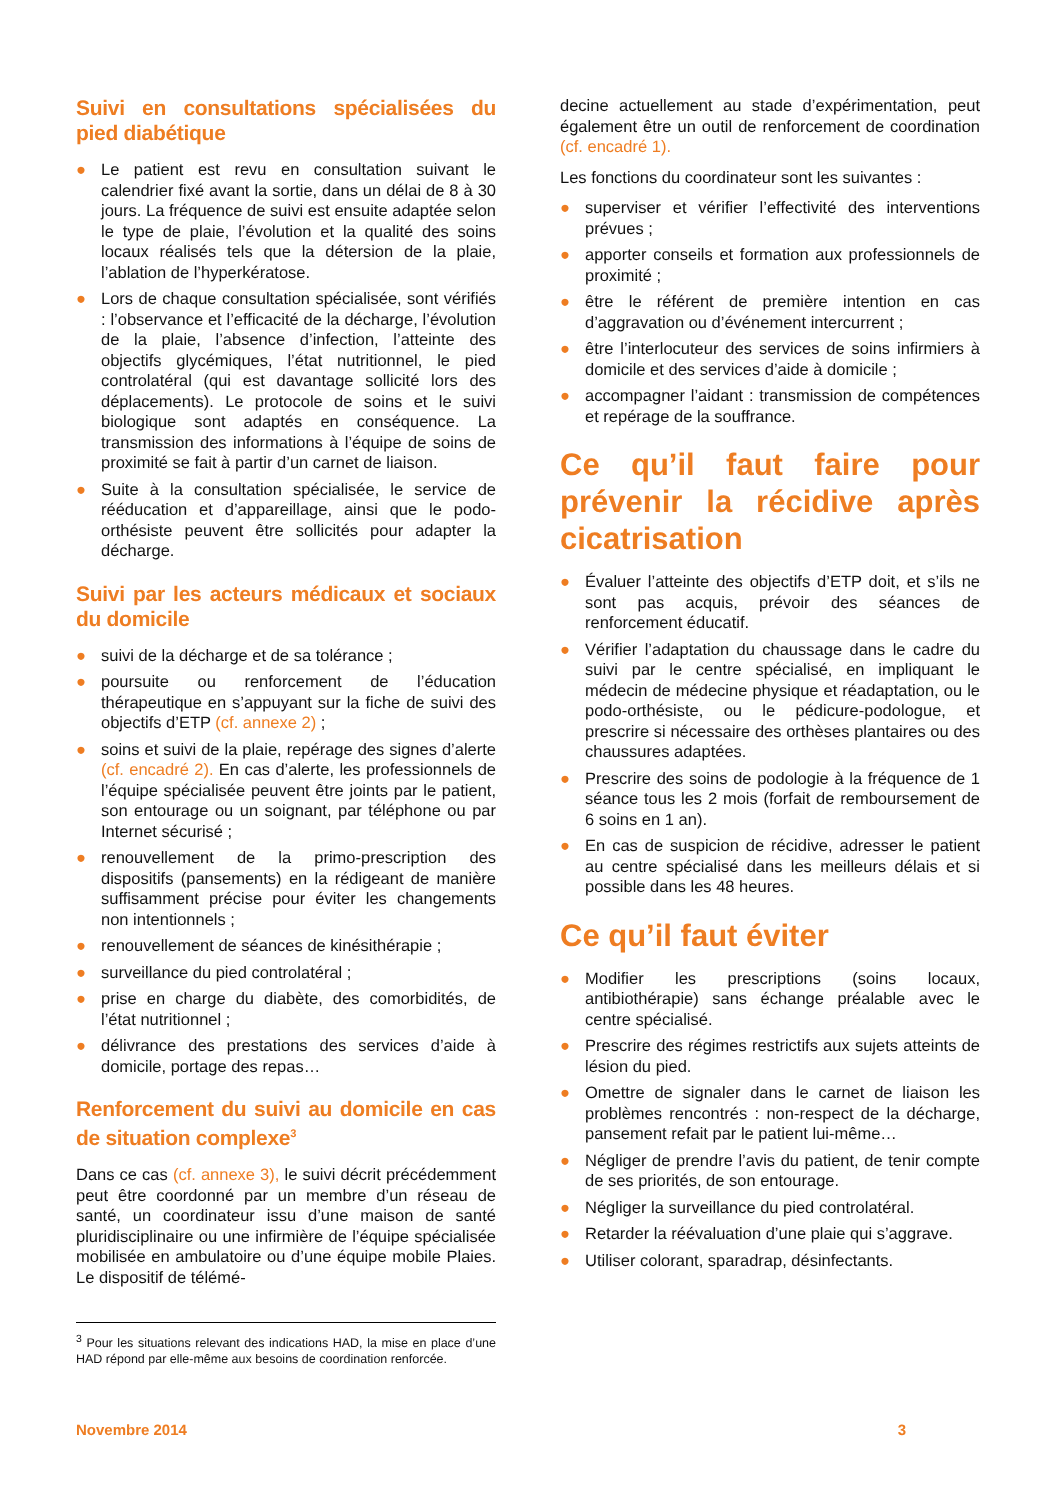Suivi en consultations spécialisées du pied diabétique
● Le patient est revu en consultation suivant le calendrier fixé avant la sortie, dans un délai de 8 à 30 jours. La fréquence de suivi est ensuite adaptée selon le type de plaie, l’évolution et la qualité des soins locaux réalisés tels que la détersion de la plaie, l’ablation de l’hyperkératose.
● Lors de chaque consultation spécialisée, sont vérifiés : l’observance et l’efficacité de la décharge, l’évolution de la plaie, l’absence d’infection, l’atteinte des objectifs glycémiques, l’état nutritionnel, le pied controlatéral (qui est davantage sollicité lors des déplacements). Le protocole de soins et le suivi biologique sont adaptés en conséquence. La transmission des informations à l’équipe de soins de proximité se fait à partir d’un carnet de liaison.
● Suite à la consultation spécialisée, le service de rééducation et d’appareillage, ainsi que le podo-orthésiste peuvent être sollicités pour adapter la décharge.
Suivi par les acteurs médicaux et sociaux du domicile
● suivi de la décharge et de sa tolérance ;
● poursuite ou renforcement de l’éducation thérapeutique en s’appuyant sur la fiche de suivi des objectifs d’ETP (cf. annexe 2) ;
● soins et suivi de la plaie, repérage des signes d’alerte (cf. encadré 2). En cas d’alerte, les professionnels de l’équipe spécialisée peuvent être joints par le patient, son entourage ou un soignant, par téléphone ou par Internet sécurisé ;
● renouvellement de la primo-prescription des dispositifs (pansements) en la rédigeant de manière suffisamment précise pour éviter les changements non intentionnels ;
● renouvellement de séances de kinésithérapie ;
● surveillance du pied controlatéral ;
● prise en charge du diabète, des comorbidités, de l’état nutritionnel ;
● délivrance des prestations des services d’aide à domicile, portage des repas…
Renforcement du suivi au domicile en cas de situation complexe<sup>3</sup>
Dans ce cas (cf. annexe 3), le suivi décrit précédemment peut être coordonné par un membre d’un réseau de santé, un coordinateur issu d’une maison de santé pluridisciplinaire ou une infirmière de l’équipe spécialisée mobilisée en ambulatoire ou d’une équipe mobile Plaies. Le dispositif de télémé-
decine actuellement au stade d’expérimentation, peut également être un outil de renforcement de coordination (cf. encadré 1).
Les fonctions du coordinateur sont les suivantes :
● superviser et vérifier l’effectivité des interventions prévues ;
● apporter conseils et formation aux professionnels de proximité ;
● être le référent de première intention en cas d’aggravation ou d’événement intercurrent ;
● être l’interlocuteur des services de soins infirmiers à domicile et des services d’aide à domicile ;
● accompagner l’aidant : transmission de compétences et repérage de la souffrance.
Ce qu’il faut faire pour prévenir la récidive après cicatrisation
● Évaluer l’atteinte des objectifs d’ETP doit, et s’ils ne sont pas acquis, prévoir des séances de renforcement éducatif.
● Vérifier l’adaptation du chaussage dans le cadre du suivi par le centre spécialisé, en impliquant le médecin de médecine physique et réadaptation, ou le podo-orthésiste, ou le pédicure-podologue, et prescrire si nécessaire des orthèses plantaires ou des chaussures adaptées.
● Prescrire des soins de podologie à la fréquence de 1 séance tous les 2 mois (forfait de remboursement de 6 soins en 1 an).
● En cas de suspicion de récidive, adresser le patient au centre spécialisé dans les meilleurs délais et si possible dans les 48 heures.
Ce qu’il faut éviter
● Modifier les prescriptions (soins locaux, antibiothérapie) sans échange préalable avec le centre spécialisé.
● Prescrire des régimes restrictifs aux sujets atteints de lésion du pied.
● Omettre de signaler dans le carnet de liaison les problèmes rencontrés : non-respect de la décharge, pansement refait par le patient lui-même…
● Négliger de prendre l’avis du patient, de tenir compte de ses priorités, de son entourage.
● Négliger la surveillance du pied controlatéral.
● Retarder la réévaluation d’une plaie qui s’aggrave.
● Utiliser colorant, sparadrap, désinfectants.
<sup>3</sup> Pour les situations relevant des indications HAD, la mise en place d’une HAD répond par elle-même aux besoins de coordination renforcée.
Novembre 2014 3